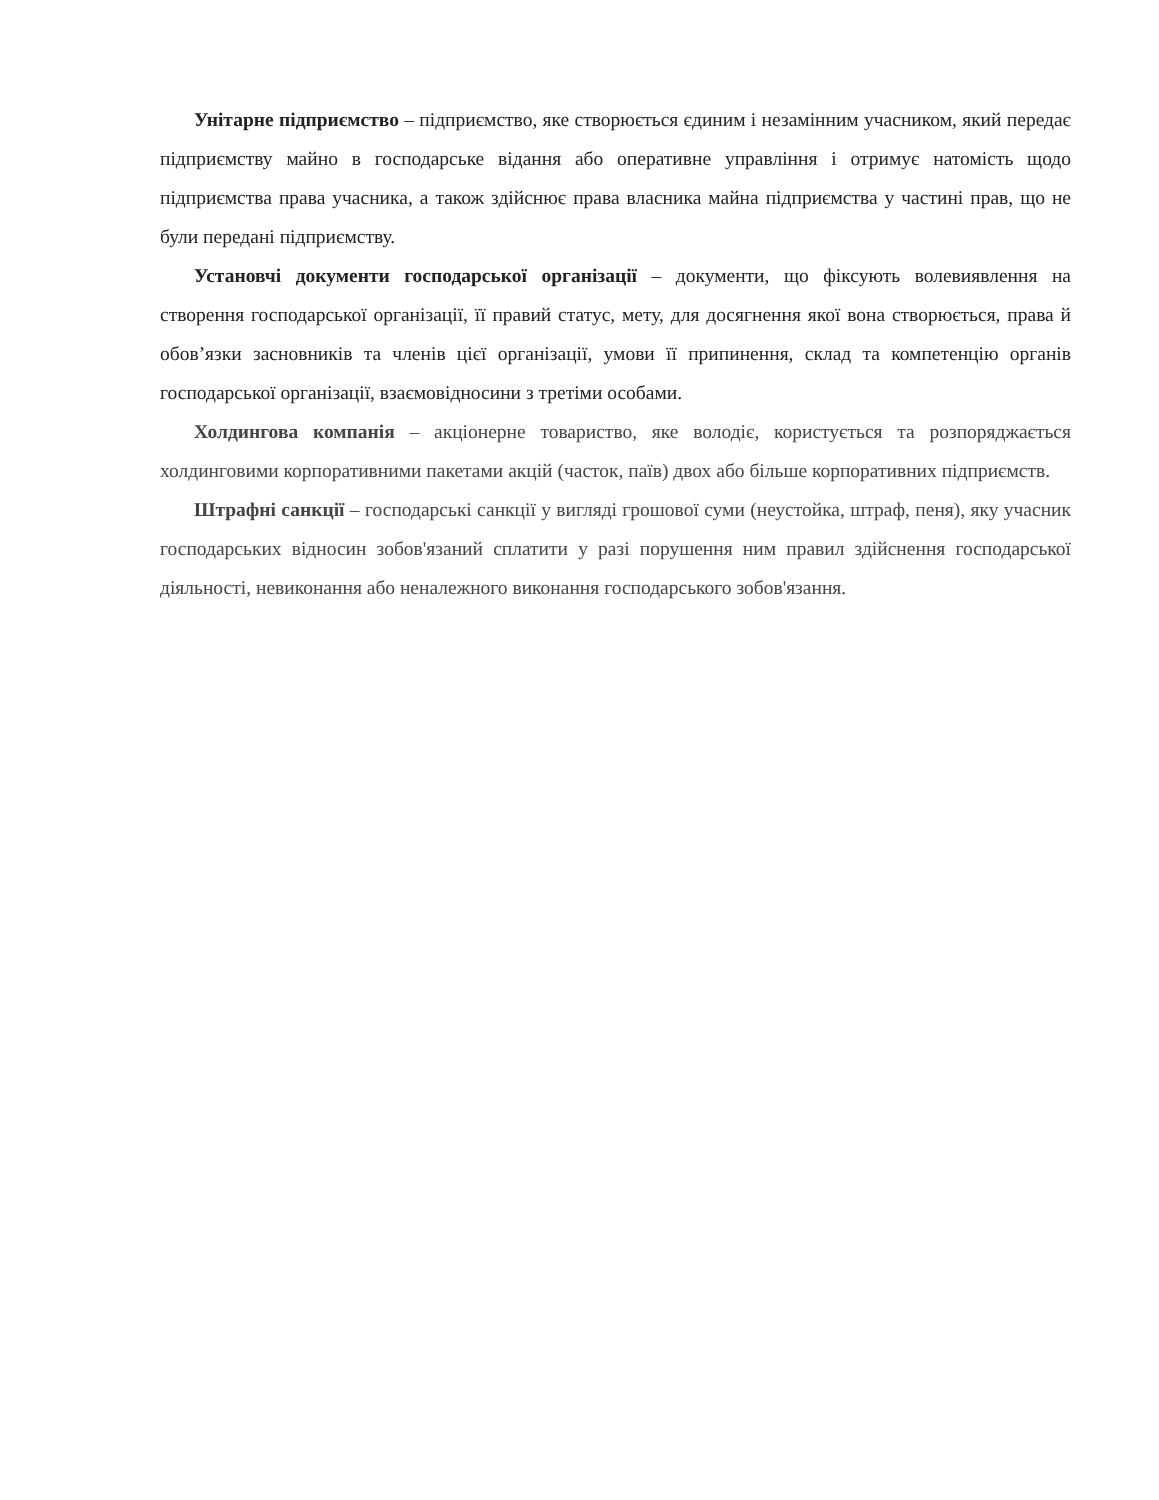Унітарне підприємство – підприємство, яке створюється єдиним і незамінним учасником, який передає підприємству майно в господарське відання або оперативне управління і отримує натомість щодо підприємства права учасника, а також здійснює права власника майна підприємства у частині прав, що не були передані підприємству.
Установчі документи господарської організації – документи, що фіксують волевиявлення на створення господарської організації, її правий статус, мету, для досягнення якої вона створюється, права й обов’язки засновників та членів цієї організації, умови її припинення, склад та компетенцію органів господарської організації, взаємовідносини з третіми особами.
Холдингова компанія – акціонерне товариство, яке володіє, користується та розпоряджається холдинговими корпоративними пакетами акцій (часток, паїв) двох або більше корпоративних підприємств.
Штрафні санкції – господарські санкції у вигляді грошової суми (неустойка, штраф, пеня), яку учасник господарських відносин зобов'язаний сплатити у разі порушення ним правил здійснення господарської діяльності, невиконання або неналежного виконання господарського зобов'язання.